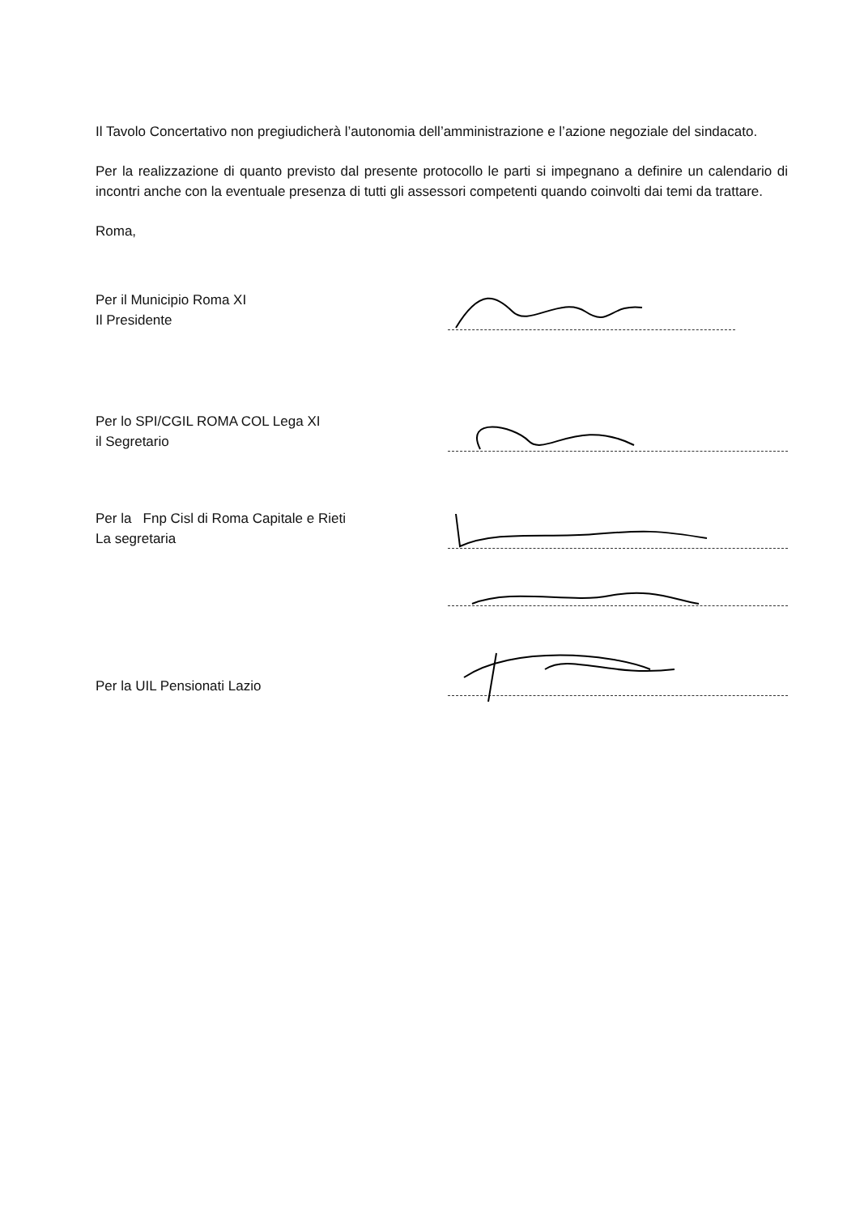Il Tavolo Concertativo non pregiudicherà l’autonomia dell’amministrazione e l’azione negoziale del sindacato.
Per la realizzazione di quanto previsto dal presente protocollo le parti si impegnano a definire un calendario di incontri anche con la eventuale presenza di tutti gli assessori competenti quando coinvolti dai temi da trattare.
Roma,
Per il Municipio Roma XI
Il Presidente
Per lo SPI/CGIL ROMA COL Lega XI
il Segretario
Per la Fnp Cisl di Roma Capitale e Rieti
La segretaria
Per la UIL Pensionati Lazio